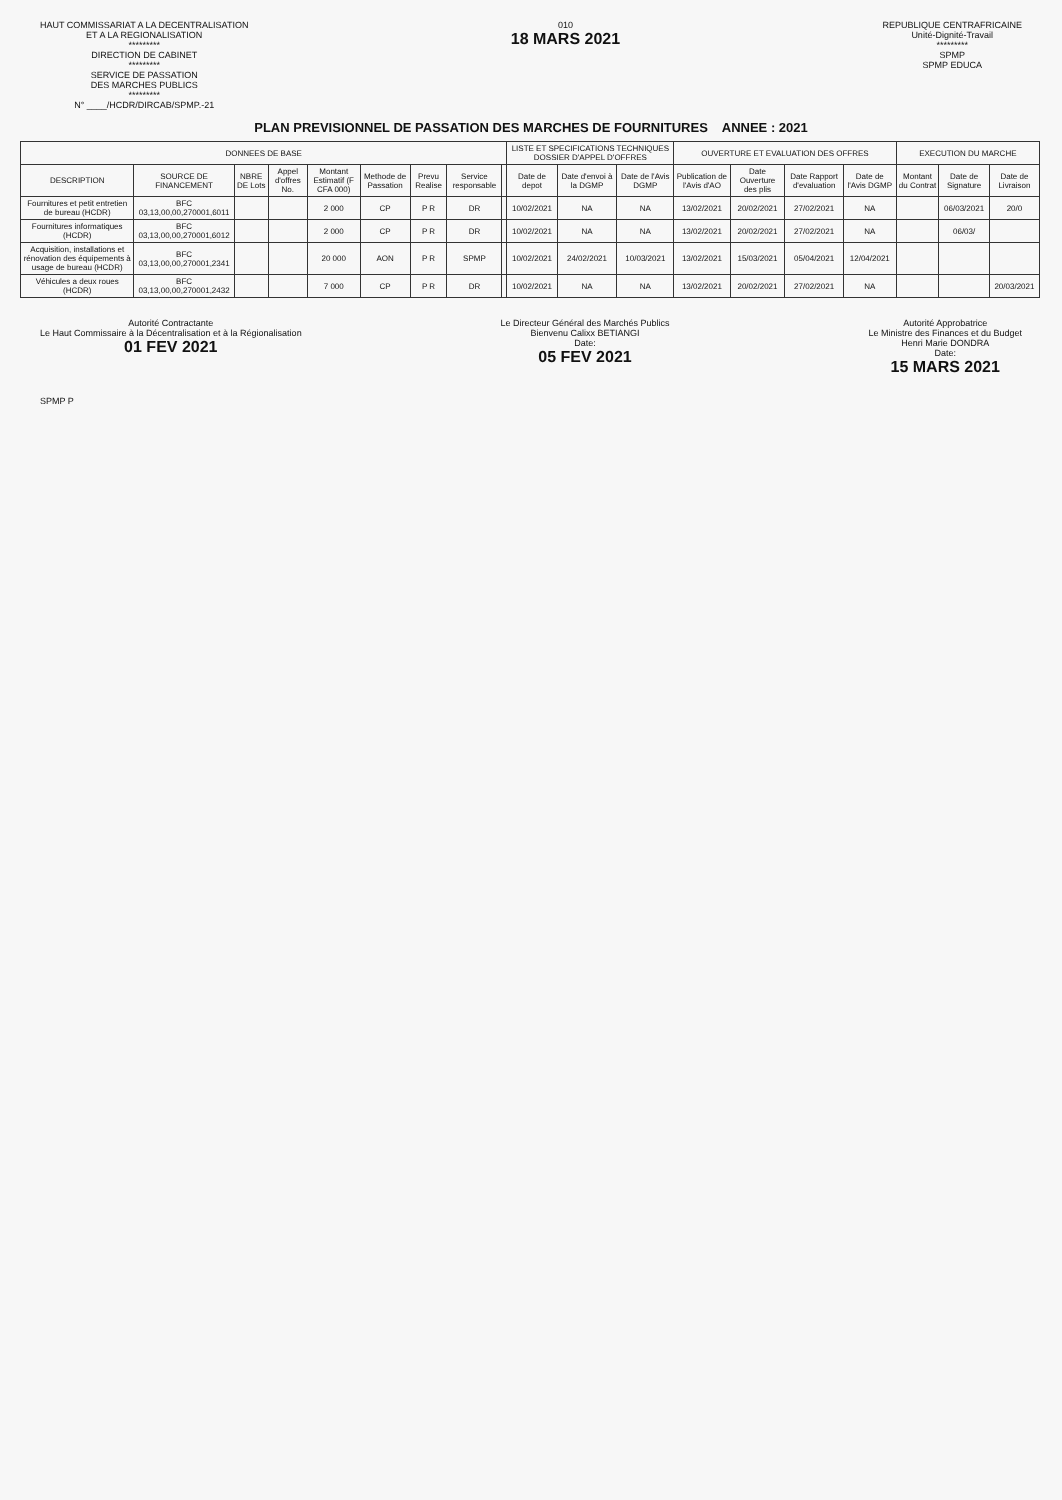HAUT COMMISSARIAT A LA DECENTRALISATION
ET A LA REGIONALISATION
*********
DIRECTION DE CABINET
*********
SERVICE DE PASSATION
DES MARCHES PUBLICS
*********
N° ____/HCDR/DIRCAB/SPMP.-21
010
18 MARS 2021
REPUBLIQUE CENTRAFRICAINE
Unité-Dignité-Travail
*********
SPMP
SPMP EDUCA
PLAN PREVISIONNEL DE PASSATION DES MARCHES DE FOURNITURES ANNEE : 2021
| DONNEES DE BASE | | | | | | | | | LISTE ET SPECIFICATIONS TECHNIQUES DOSSIER D'APPEL D'OFFRES | | | OUVERTURE ET EVALUATION DES OFFRES | | | | EXECUTION DU MARCHE | | |
| --- | --- | --- | --- | --- | --- | --- | --- | --- | --- | --- | --- | --- | --- | --- | --- | --- | --- | --- |
| DESCRIPTION | SOURCE DE FINANCEMENT | NBRE DE Lots | Appel d'offres No. | Montant Estimatif (F CFA 000) | Methode de Passation | Prevu Realise | Service responsable | | Date de depot | Date d'envoi à la DGMP | Date de l'Avis DGMP | Publication de l'Avis d'AO | Date Ouverture des plis | Date Rapport d'evaluation | Date de l'Avis DGMP | Montant du Contrat | Date de Signature | Date de Livraison |
| Fournitures et petit entretien de bureau (HCDR) | BFC 03,13,00,00,270001,6011 | | | 2 000 | CP | P R | DR | | 10/02/2021 | NA | NA | 13/02/2021 | 20/02/2021 | 27/02/2021 | NA | | 06/03/2021 | 20/0 |
| Fournitures informatiques (HCDR) | BFC 03,13,00,00,270001,6012 | | | 2 000 | CP | P R | DR | | 10/02/2021 | NA | NA | 13/02/2021 | 20/02/2021 | 27/02/2021 | NA | | 06/03/ | |
| Acquisition, installations et rénovation des équipements à usage de bureau (HCDR) | BFC 03,13,00,00,270001,2341 | | | 20 000 | AON | P R | SPMP | | 10/02/2021 | 24/02/2021 | 10/03/2021 | 13/02/2021 | 15/03/2021 | 05/04/2021 | 12/04/2021 | | | |
| Véhicules a deux roues (HCDR) | BFC 03,13,00,00,270001,2432 | | | 7 000 | CP | P R | DR | | 10/02/2021 | NA | NA | 13/02/2021 | 20/02/2021 | 27/02/2021 | NA | | | 20/03/2021 |
Autorité Contractante
Le Haut Commissaire à la Décentralisation et à la Régionalisation
01 FEV 2021
Le Directeur Général des Marchés Publics
Bienvenu Calixx BETIANGI
Date:
05 FEV 2021
Autorité Approbatrice
Le Ministre des Finances et du Budget
Henri Marie DONDRA
Date:
15 MARS 2021
SPMP P